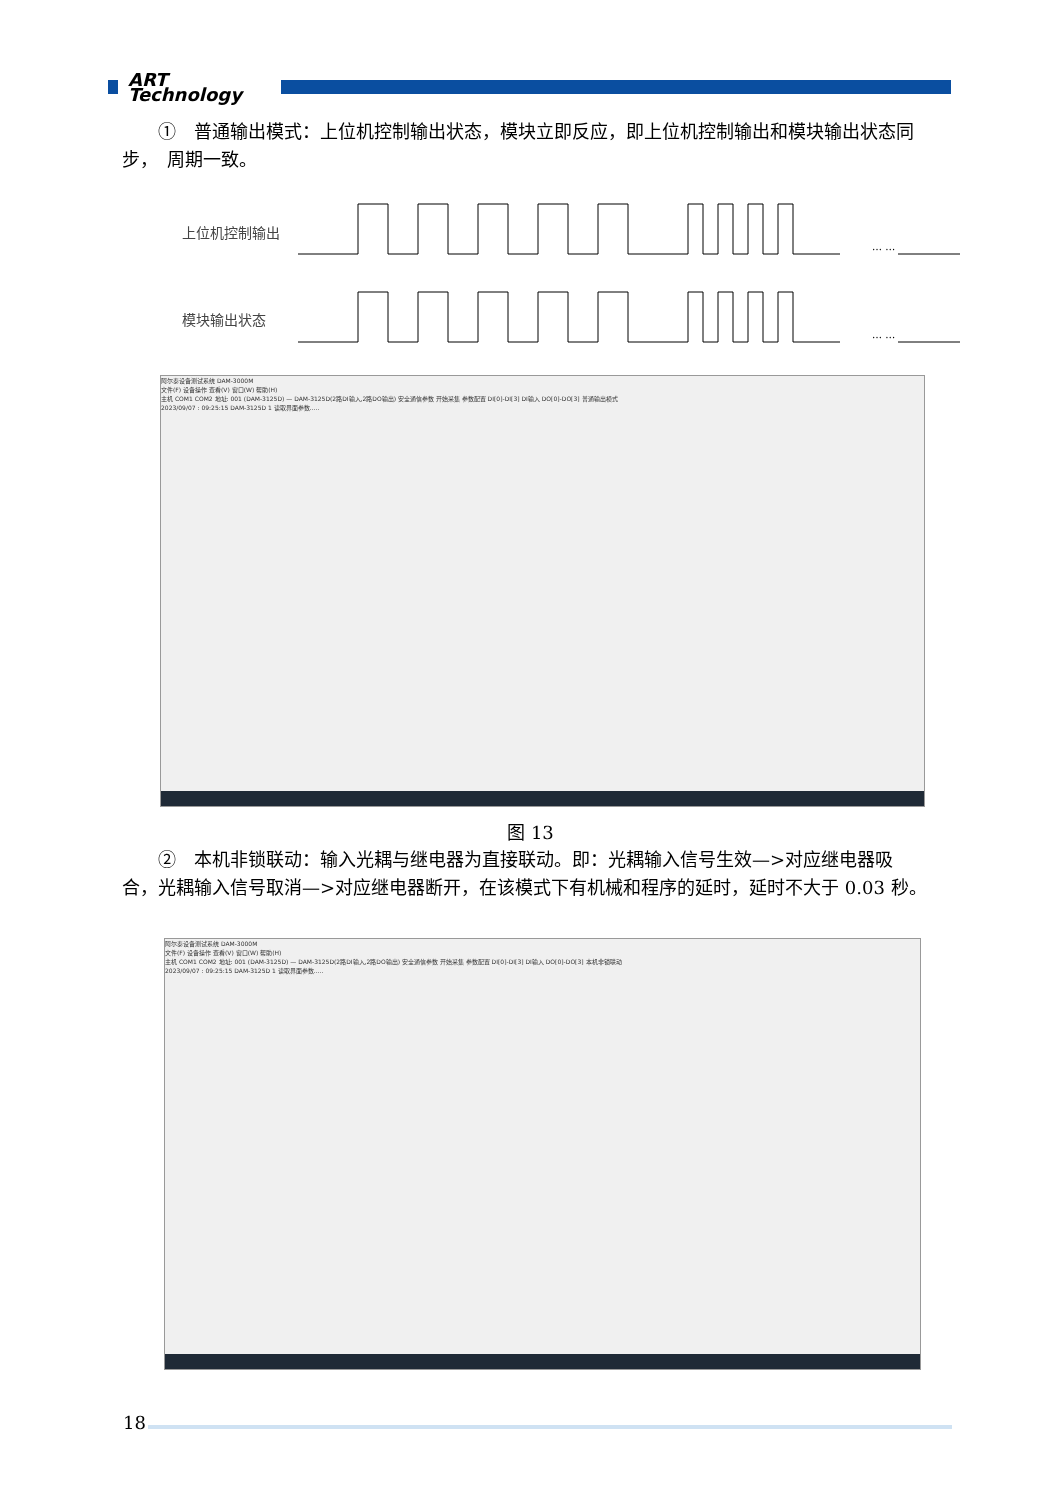ART
Technology
　　①　普通输出模式：上位机控制输出状态，模块立即反应，即上位机控制输出和模块输出状态同步，　周期一致。
上位机控制输出
模块输出状态
… …
… …
阿尔泰设备测试系统 DAM-3000M
文件(F) 设备操作 查看(V) 窗口(W) 帮助(H)
主机 COM1 COM2 地址: 001 (DAM-3125D) — DAM-3125D(2路DI输入,2路DO输出) 安全通信参数 开始采集 参数配置 DI[0]-DI[3] DI输入 DO[0]-DO[3] 普通输出模式
2023/09/07 : 09:25:15 DAM-3125D 1 读取界面参数.....
图 13
　　②　本机非锁联动：输入光耦与继电器为直接联动。即：光耦输入信号生效—>对应继电器吸合，光耦输入信号取消—>对应继电器断开，在该模式下有机械和程序的延时，延时不大于 0.03 秒。
阿尔泰设备测试系统 DAM-3000M
文件(F) 设备操作 查看(V) 窗口(W) 帮助(H)
主机 COM1 COM2 地址: 001 (DAM-3125D) — DAM-3125D(2路DI输入,2路DO输出) 安全通信参数 开始采集 参数配置 DI[0]-DI[3] DI输入 DO[0]-DO[3] 本机非锁联动
2023/09/07 : 09:25:15 DAM-3125D 1 读取界面参数.....
18